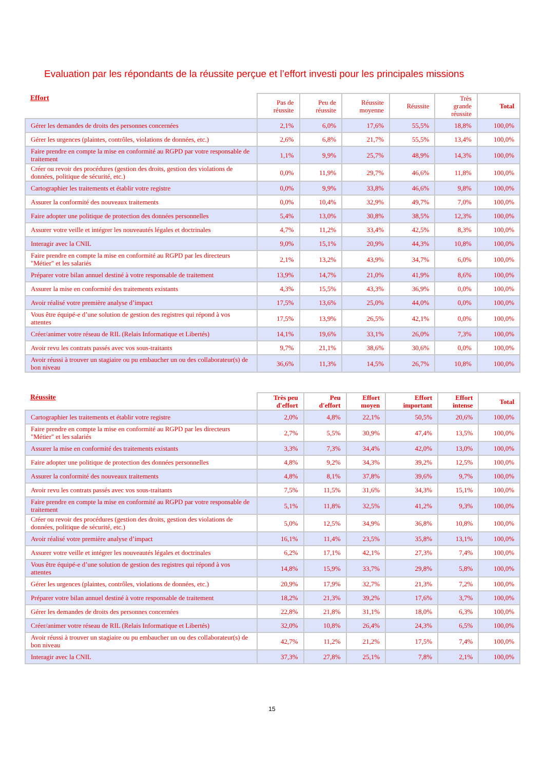Evaluation par les répondants de la réussite perçue et l’effort investi pour les principales missions
| Effort | Pas de réussite | Peu de réussite | Réussite moyenne | Réussite | Très grande réussite | Total |
| --- | --- | --- | --- | --- | --- | --- |
| Gérer les demandes de droits des personnes concernées | 2,1% | 6,0% | 17,6% | 55,5% | 18,8% | 100,0% |
| Gérer les urgences (plaintes, contrôles, violations de données, etc.) | 2,6% | 6,8% | 21,7% | 55,5% | 13,4% | 100,0% |
| Faire prendre en compte la mise en conformité au RGPD par votre responsable de traitement | 1,1% | 9,9% | 25,7% | 48,9% | 14,3% | 100,0% |
| Créer ou revoir des procédures (gestion des droits, gestion des violations de données, politique de sécurité, etc.) | 0,0% | 11,9% | 29,7% | 46,6% | 11,8% | 100,0% |
| Cartographier les traitements et établir votre registre | 0,0% | 9,9% | 33,8% | 46,6% | 9,8% | 100,0% |
| Assurer la conformité des nouveaux traitements | 0,0% | 10,4% | 32,9% | 49,7% | 7,0% | 100,0% |
| Faire adopter une politique de protection des données personnelles | 5,4% | 13,0% | 30,8% | 38,5% | 12,3% | 100,0% |
| Assurer votre veille et intégrer les nouveautés légales et doctrinales | 4,7% | 11,2% | 33,4% | 42,5% | 8,3% | 100,0% |
| Interagir avec la CNIL | 9,0% | 15,1% | 20,9% | 44,3% | 10,8% | 100,0% |
| Faire prendre en compte la mise en conformité au RGPD par les directeurs "Métier" et les salariés | 2,1% | 13,2% | 43,9% | 34,7% | 6,0% | 100,0% |
| Préparer votre bilan annuel destiné à votre responsable de traitement | 13,9% | 14,7% | 21,0% | 41,9% | 8,6% | 100,0% |
| Assurer la mise en conformité des traitements existants | 4,3% | 15,5% | 43,3% | 36,9% | 0,0% | 100,0% |
| Avoir réalisé votre première analyse d’impact | 17,5% | 13,6% | 25,0% | 44,0% | 0,0% | 100,0% |
| Vous être équipé-e d’une solution de gestion des registres qui répond à vos attentes | 17,5% | 13,9% | 26,5% | 42,1% | 0,0% | 100,0% |
| Créer/animer votre réseau de RIL (Relais Informatique et Libertés) | 14,1% | 19,6% | 33,1% | 26,0% | 7,3% | 100,0% |
| Avoir revu les contrats passés avec vos sous-traitants | 9,7% | 21,1% | 38,6% | 30,6% | 0,0% | 100,0% |
| Avoir réussi à trouver un stagiaire ou pu embaucher un ou des collaborateur(s) de bon niveau | 36,6% | 11,3% | 14,5% | 26,7% | 10,8% | 100,0% |
| Réussite | Très peu d'effort | Peu d'effort | Effort moyen | Effort important | Effort intense | Total |
| --- | --- | --- | --- | --- | --- | --- |
| Cartographier les traitements et établir votre registre | 2,0% | 4,8% | 22,1% | 50,5% | 20,6% | 100,0% |
| Faire prendre en compte la mise en conformité au RGPD par les directeurs "Métier" et les salariés | 2,7% | 5,5% | 30,9% | 47,4% | 13,5% | 100,0% |
| Assurer la mise en conformité des traitements existants | 3,3% | 7,3% | 34,4% | 42,0% | 13,0% | 100,0% |
| Faire adopter une politique de protection des données personnelles | 4,8% | 9,2% | 34,3% | 39,2% | 12,5% | 100,0% |
| Assurer la conformité des nouveaux traitements | 4,8% | 8,1% | 37,8% | 39,6% | 9,7% | 100,0% |
| Avoir revu les contrats passés avec vos sous-traitants | 7,5% | 11,5% | 31,6% | 34,3% | 15,1% | 100,0% |
| Faire prendre en compte la mise en conformité au RGPD par votre responsable de traitement | 5,1% | 11,8% | 32,5% | 41,2% | 9,3% | 100,0% |
| Créer ou revoir des procédures (gestion des droits, gestion des violations de données, politique de sécurité, etc.) | 5,0% | 12,5% | 34,9% | 36,8% | 10,8% | 100,0% |
| Avoir réalisé votre première analyse d’impact | 16,1% | 11,4% | 23,5% | 35,8% | 13,1% | 100,0% |
| Assurer votre veille et intégrer les nouveautés légales et doctrinales | 6,2% | 17,1% | 42,1% | 27,3% | 7,4% | 100,0% |
| Vous être équipé-e d’une solution de gestion des registres qui répond à vos attentes | 14,8% | 15,9% | 33,7% | 29,8% | 5,8% | 100,0% |
| Gérer les urgences (plaintes, contrôles, violations de données, etc.) | 20,9% | 17,9% | 32,7% | 21,3% | 7,2% | 100,0% |
| Préparer votre bilan annuel destiné à votre responsable de traitement | 18,2% | 21,3% | 39,2% | 17,6% | 3,7% | 100,0% |
| Gérer les demandes de droits des personnes concernées | 22,8% | 21,8% | 31,1% | 18,0% | 6,3% | 100,0% |
| Créer/animer votre réseau de RIL (Relais Informatique et Libertés) | 32,0% | 10,8% | 26,4% | 24,3% | 6,5% | 100,0% |
| Avoir réussi à trouver un stagiaire ou pu embaucher un ou des collaborateur(s) de bon niveau | 42,7% | 11,2% | 21,2% | 17,5% | 7,4% | 100,0% |
| Interagir avec la CNIL | 37,3% | 27,8% | 25,1% | 7,8% | 2,1% | 100,0% |
15